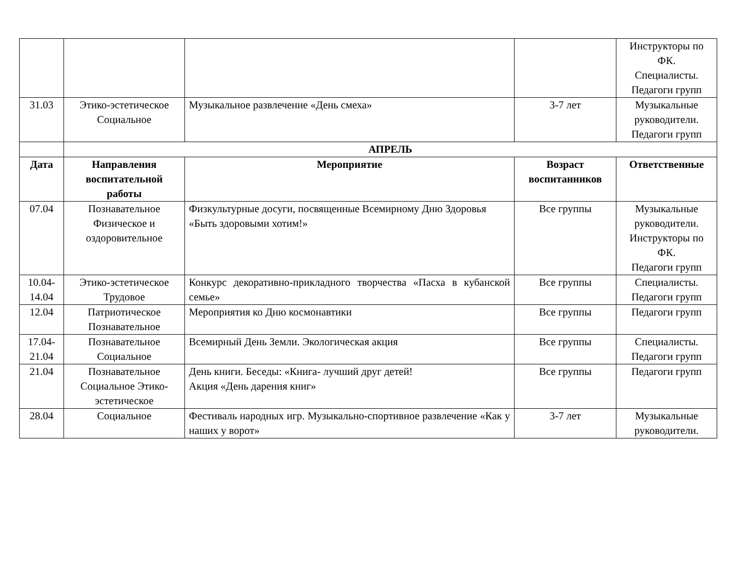| | | | | Инструкторы по ФК. Специалисты. Педагоги групп |
| 31.03 | Этико-эстетическое Социальное | Музыкальное развлечение «День смеха» | 3-7 лет | Музыкальные руководители. Педагоги групп |
| | АПРЕЛЬ | | | |
| Дата | Направления воспитательной работы | Мероприятие | Возраст воспитанников | Ответственные |
| 07.04 | Познавательное Физическое и оздоровительное | Физкультурные досуги, посвященные Всемирному Дню Здоровья «Быть здоровыми хотим!» | Все группы | Музыкальные руководители. Инструкторы по ФК. Педагоги групп |
| 10.04-14.04 | Этико-эстетическое Трудовое | Конкурс декоративно-прикладного творчества «Пасха в кубанской семье» | Все группы | Специалисты. Педагоги групп |
| 12.04 | Патриотическое Познавательное | Мероприятия ко Дню космонавтики | Все группы | Педагоги групп |
| 17.04-21.04 | Познавательное Социальное | Всемирный День Земли. Экологическая акция | Все группы | Специалисты. Педагоги групп |
| 21.04 | Познавательное Социальное Этико-эстетическое | День книги. Беседы: «Книга- лучший друг детей! Акция «День дарения книг» | Все группы | Педагоги групп |
| 28.04 | Социальное | Фестиваль народных игр. Музыкально-спортивное развлечение «Как у наших у ворот» | 3-7 лет | Музыкальные руководители. |